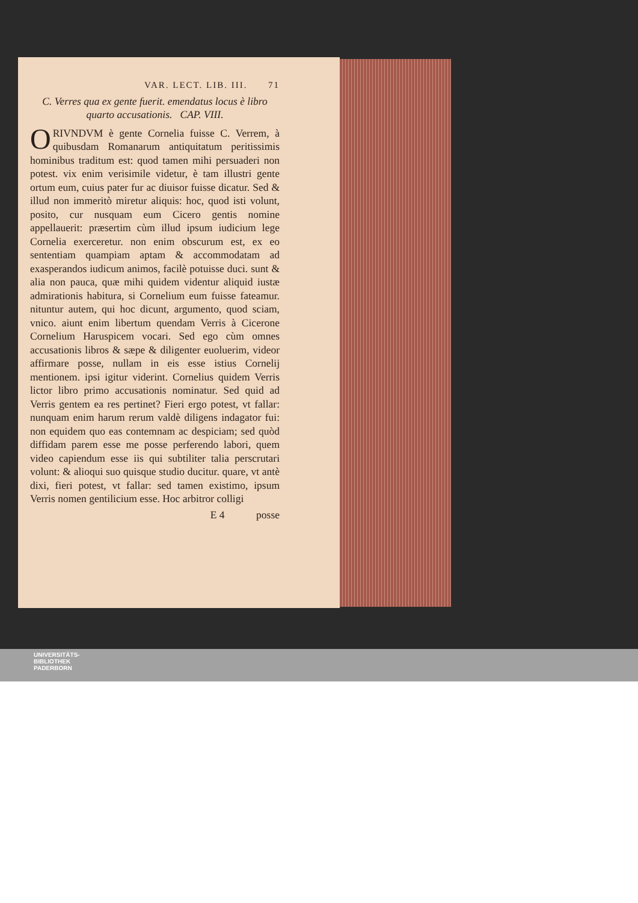VAR. LECT. LIB. III. 71
C. Verres qua ex gente fuerit. emendatus locus è libro quarto accusationis. CAP. VIII.
ORIVNDVM è gente Cornelia fuisse C. Verrem, à quibusdam Romanarum antiquitatum peritissimis hominibus traditum est: quod tamen mihi persuaderi non potest. vix enim verisimile videtur, è tam illustri gente ortum eum, cuius pater fur ac diuisor fuisse dicatur. Sed & illud non immeritò miretur aliquis: hoc, quod isti volunt, posito, cur nusquam eum Cicero gentis nomine appellauerit: præsertim cùm illud ipsum iudicium lege Cornelia exerceretur. non enim obscurum est, ex eo sententiam quampiam aptam & accommodatam ad exasperandos iudicum animos, facilè potuisse duci. sunt & alia non pauca, quæ mihi quidem videntur aliquid iustæ admirationis habitura, si Cornelium eum fuisse fateamur. nituntur autem, qui hoc dicunt, argumento, quod sciam, vnico. aiunt enim libertum quendam Verris à Cicerone Cornelium Haruspicem vocari. Sed ego cùm omnes accusationis libros & sæpe & diligenter euoluerim, videor affirmare posse, nullam in eis esse istius Cornelij mentionem. ipsi igitur viderint. Cornelius quidem Verris lictor libro primo accusationis nominatur. Sed quid ad Verris gentem ea res pertinet? Fieri ergo potest, vt fallar: nunquam enim harum rerum valdè diligens indagator fui: non equidem quo eas contemnam ac despiciam; sed quòd diffidam parem esse me posse perferendo labori, quem video capiendum esse iis qui subtiliter talia perscrutari volunt: & alioqui suo quisque studio ducitur. quare, vt antè dixi, fieri potest, vt fallar: sed tamen existimo, ipsum Verris nomen gentilicium esse. Hoc arbitror colligi
E 4 posse
UNIVERSITÄTS-
BIBLIOTHEK
PADERBORN